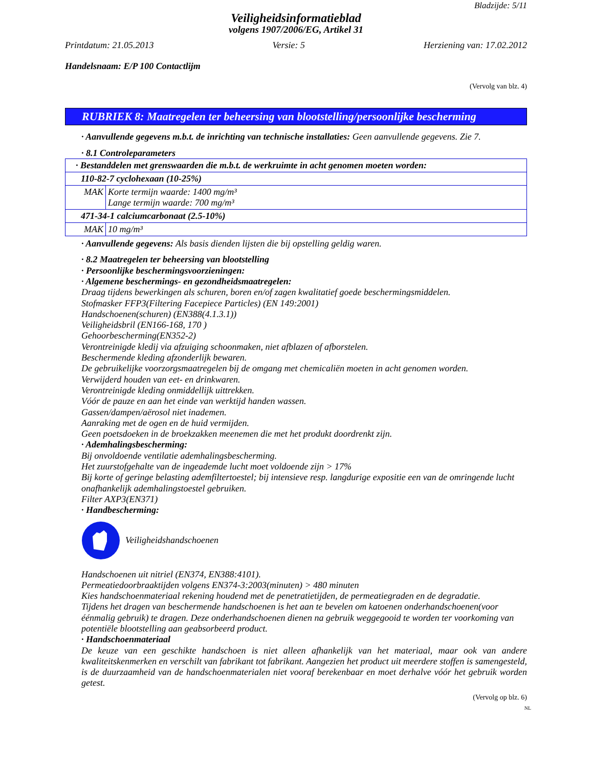Bladzijde: 5/11
Veiligheidsinformatieblad
volgens 1907/2006/EG, Artikel 31
Printdatum: 21.05.2013 Versie: 5 Herziening van: 17.02.2012
Handelsnaam: E/P 100 Contactlijm
(Vervolg van blz. 4)
RUBRIEK 8: Maatregelen ter beheersing van blootstelling/persoonlijke bescherming
· Aanvullende gegevens m.b.t. de inrichting van technische installaties: Geen aanvullende gegevens. Zie 7.
· 8.1 Controleparameters
| · Bestanddelen met grenswaarden die m.b.t. de werkruimte in acht genomen moeten worden: | |
| 110-82-7 cyclohexaan (10-25%) | |
| MAK | Korte termijn waarde: 1400 mg/m³ Lange termijn waarde: 700 mg/m³ |
| 471-34-1 calciumcarbonaat (2.5-10%) | |
| MAK | 10 mg/m³ |
· Aanvullende gegevens: Als basis dienden lijsten die bij opstelling geldig waren.
· 8.2 Maatregelen ter beheersing van blootstelling
· Persoonlijke beschermingsvoorzieningen:
· Algemene beschermings- en gezondheidsmaatregelen:
Draag tijdens bewerkingen als schuren, boren en/of zagen kwalitatief goede beschermingsmiddelen.
Stofmasker FFP3(Filtering Facepiece Particles) (EN 149:2001)
Handschoenen(schuren) (EN388(4.1.3.1))
Veiligheidsbril (EN166-168, 170 )
Gehoorbescherming(EN352-2)
Verontreinigde kledij via afzuiging schoonmaken, niet afblazen of afborstelen.
Beschermende kleding afzonderlijk bewaren.
De gebruikelijke voorzorgsmaatregelen bij de omgang met chemicaliën moeten in acht genomen worden.
Verwijderd houden van eet- en drinkwaren.
Verontreinigde kleding onmiddellijk uittrekken.
Vóór de pauze en aan het einde van werktijd handen wassen.
Gassen/dampen/aërosol niet inademen.
Aanraking met de ogen en de huid vermijden.
Geen poetsdoeken in de broekzakken meenemen die met het produkt doordrenkt zijn.
· Ademhalingsbescherming:
Bij onvoldoende ventilatie ademhalingsbescherming.
Het zuurstofgehalte van de ingeademde lucht moet voldoende zijn > 17%
Bij korte of geringe belasting ademfiltertoestel; bij intensieve resp. langdurige expositie een van de omringende lucht onafhankelijk ademhalingstoestel gebruiken.
Filter AXP3(EN371)
· Handbescherming:
Veiligheidshandschoenen
Handschoenen uit nitriel (EN374, EN388:4101).
Permeatiedoorbraaktijden volgens EN374-3:2003(minuten) > 480 minuten
Kies handschoenmateriaal rekening houdend met de penetratietijden, de permeatiegraden en de degradatie.
Tijdens het dragen van beschermende handschoenen is het aan te bevelen om katoenen onderhandschoenen(voor éénmalig gebruik) te dragen. Deze onderhandschoenen dienen na gebruik weggegooid te worden ter voorkoming van potentiële blootstelling aan geabsorbeerd product.
· Handschoenmateriaal
De keuze van een geschikte handschoen is niet alleen afhankelijk van het materiaal, maar ook van andere kwaliteitskenmerken en verschilt van fabrikant tot fabrikant. Aangezien het product uit meerdere stoffen is samengesteld, is de duurzaamheid van de handschoenmaterialen niet vooraf berekenbaar en moet derhalve vóór het gebruik worden getest.
(Vervolg op blz. 6)
NL